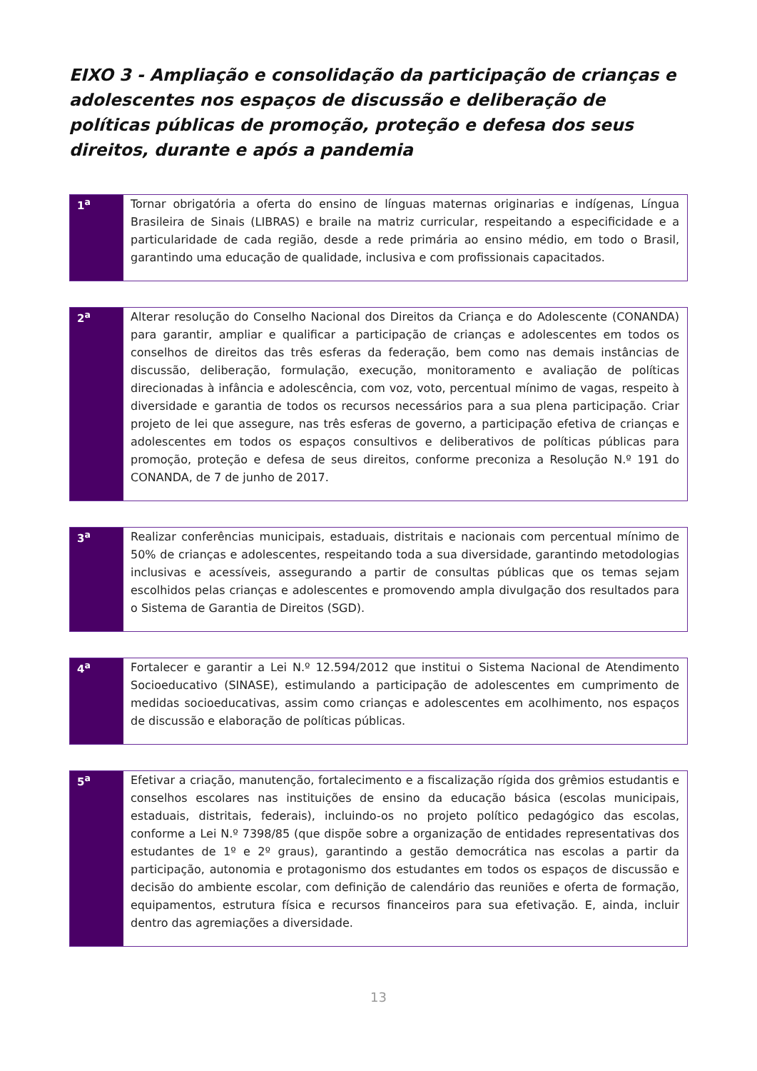EIXO 3 - Ampliação e consolidação da participação de crianças e adolescentes nos espaços de discussão e deliberação de políticas públicas de promoção, proteção e defesa dos seus direitos, durante e após a pandemia
| 1<sup>a</sup> | Tornar obrigatória a oferta do ensino de línguas maternas originarias e indígenas, Língua Brasileira de Sinais (LIBRAS) e braile na matriz curricular, respeitando a especificidade e a particularidade de cada região, desde a rede primária ao ensino médio, em todo o Brasil, garantindo uma educação de qualidade, inclusiva e com profissionais capacitados. |
| 2<sup>a</sup> | Alterar resolução do Conselho Nacional dos Direitos da Criança e do Adolescente (CONANDA) para garantir, ampliar e qualificar a participação de crianças e adolescentes em todos os conselhos de direitos das três esferas da federação, bem como nas demais instâncias de discussão, deliberação, formulação, execução, monitoramento e avaliação de políticas direcionadas à infância e adolescência, com voz, voto, percentual mínimo de vagas, respeito à diversidade e garantia de todos os recursos necessários para a sua plena participação. Criar projeto de lei que assegure, nas três esferas de governo, a participação efetiva de crianças e adolescentes em todos os espaços consultivos e deliberativos de políticas públicas para promoção, proteção e defesa de seus direitos, conforme preconiza a Resolução N.º 191 do CONANDA, de 7 de junho de 2017. |
| 3<sup>a</sup> | Realizar conferências municipais, estaduais, distritais e nacionais com percentual mínimo de 50% de crianças e adolescentes, respeitando toda a sua diversidade, garantindo metodologias inclusivas e acessíveis, assegurando a partir de consultas públicas que os temas sejam escolhidos pelas crianças e adolescentes e promovendo ampla divulgação dos resultados para o Sistema de Garantia de Direitos (SGD). |
| 4<sup>a</sup> | Fortalecer e garantir a Lei N.º 12.594/2012 que institui o Sistema Nacional de Atendimento Socioeducativo (SINASE), estimulando a participação de adolescentes em cumprimento de medidas socioeducativas, assim como crianças e adolescentes em acolhimento, nos espaços de discussão e elaboração de políticas públicas. |
| 5<sup>a</sup> | Efetivar a criação, manutenção, fortalecimento e a fiscalização rígida dos grêmios estudantis e conselhos escolares nas instituições de ensino da educação básica (escolas municipais, estaduais, distritais, federais), incluindo-os no projeto político pedagógico das escolas, conforme a Lei N.º 7398/85 (que dispõe sobre a organização de entidades representativas dos estudantes de 1º e 2º graus), garantindo a gestão democrática nas escolas a partir da participação, autonomia e protagonismo dos estudantes em todos os espaços de discussão e decisão do ambiente escolar, com definição de calendário das reuniões e oferta de formação, equipamentos, estrutura física e recursos financeiros para sua efetivação. E, ainda, incluir dentro das agremiações a diversidade. |
13